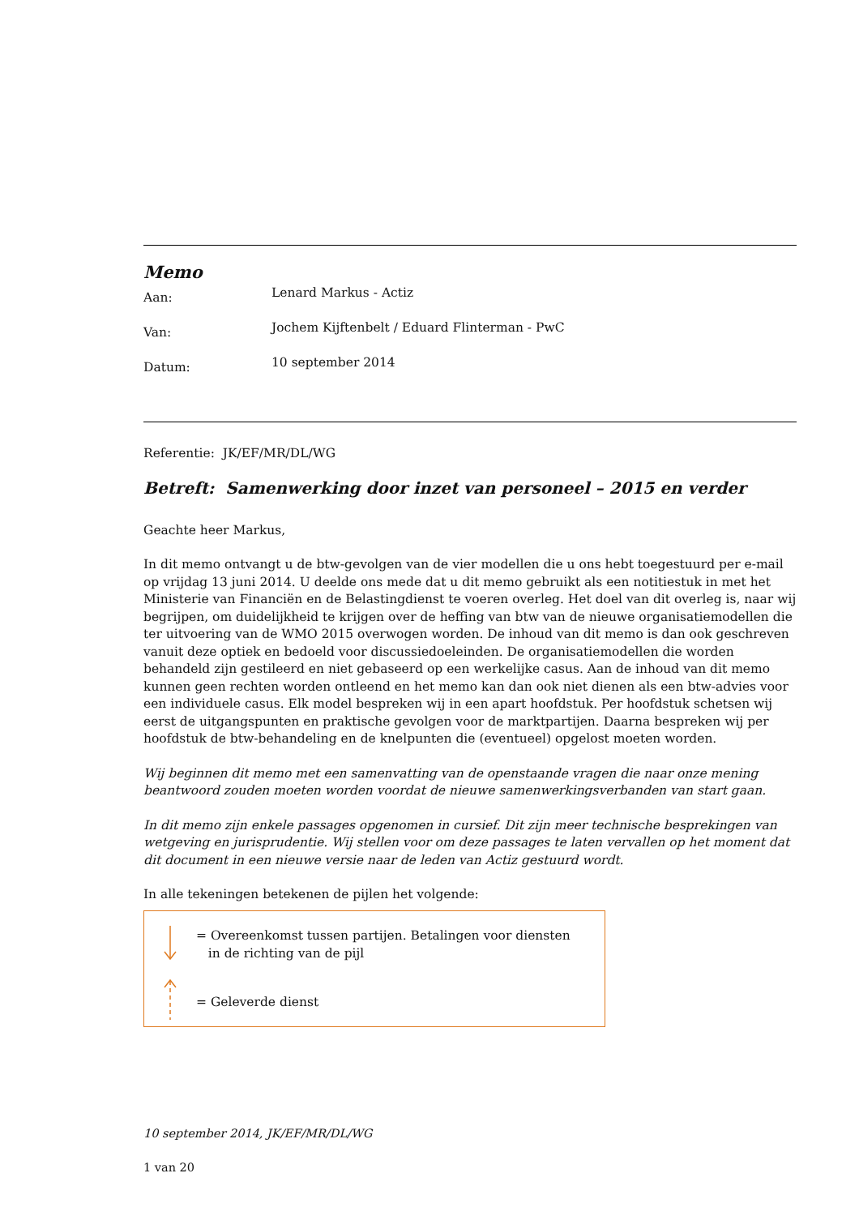Memo
Aan:
Lenard Markus - Actiz
Van:
Jochem Kijftenbelt / Eduard Flinterman - PwC
Datum:
10 september 2014
Referentie: JK/EF/MR/DL/WG
Betreft: Samenwerking door inzet van personeel – 2015 en verder
Geachte heer Markus,
In dit memo ontvangt u de btw-gevolgen van de vier modellen die u ons hebt toegestuurd per e-mail op vrijdag 13 juni 2014. U deelde ons mede dat u dit memo gebruikt als een notitiestuk in met het Ministerie van Financiën en de Belastingdienst te voeren overleg. Het doel van dit overleg is, naar wij begrijpen, om duidelijkheid te krijgen over de heffing van btw van de nieuwe organisatiemodellen die ter uitvoering van de WMO 2015 overwogen worden. De inhoud van dit memo is dan ook geschreven vanuit deze optiek en bedoeld voor discussiedoeleinden. De organisatiemodellen die worden behandeld zijn gestileerd en niet gebaseerd op een werkelijke casus. Aan de inhoud van dit memo kunnen geen rechten worden ontleend en het memo kan dan ook niet dienen als een btw-advies voor een individuele casus. Elk model bespreken wij in een apart hoofdstuk. Per hoofdstuk schetsen wij eerst de uitgangspunten en praktische gevolgen voor de marktpartijen. Daarna bespreken wij per hoofdstuk de btw-behandeling en de knelpunten die (eventueel) opgelost moeten worden.
Wij beginnen dit memo met een samenvatting van de openstaande vragen die naar onze mening beantwoord zouden moeten worden voordat de nieuwe samenwerkingsverbanden van start gaan.
In dit memo zijn enkele passages opgenomen in cursief. Dit zijn meer technische besprekingen van wetgeving en jurisprudentie. Wij stellen voor om deze passages te laten vervallen op het moment dat dit document in een nieuwe versie naar de leden van Actiz gestuurd wordt.
In alle tekeningen betekenen de pijlen het volgende:
= Overeenkomst tussen partijen. Betalingen voor diensten
in de richting van de pijl
= Geleverde dienst
10 september 2014, JK/EF/MR/DL/WG
1 van 20